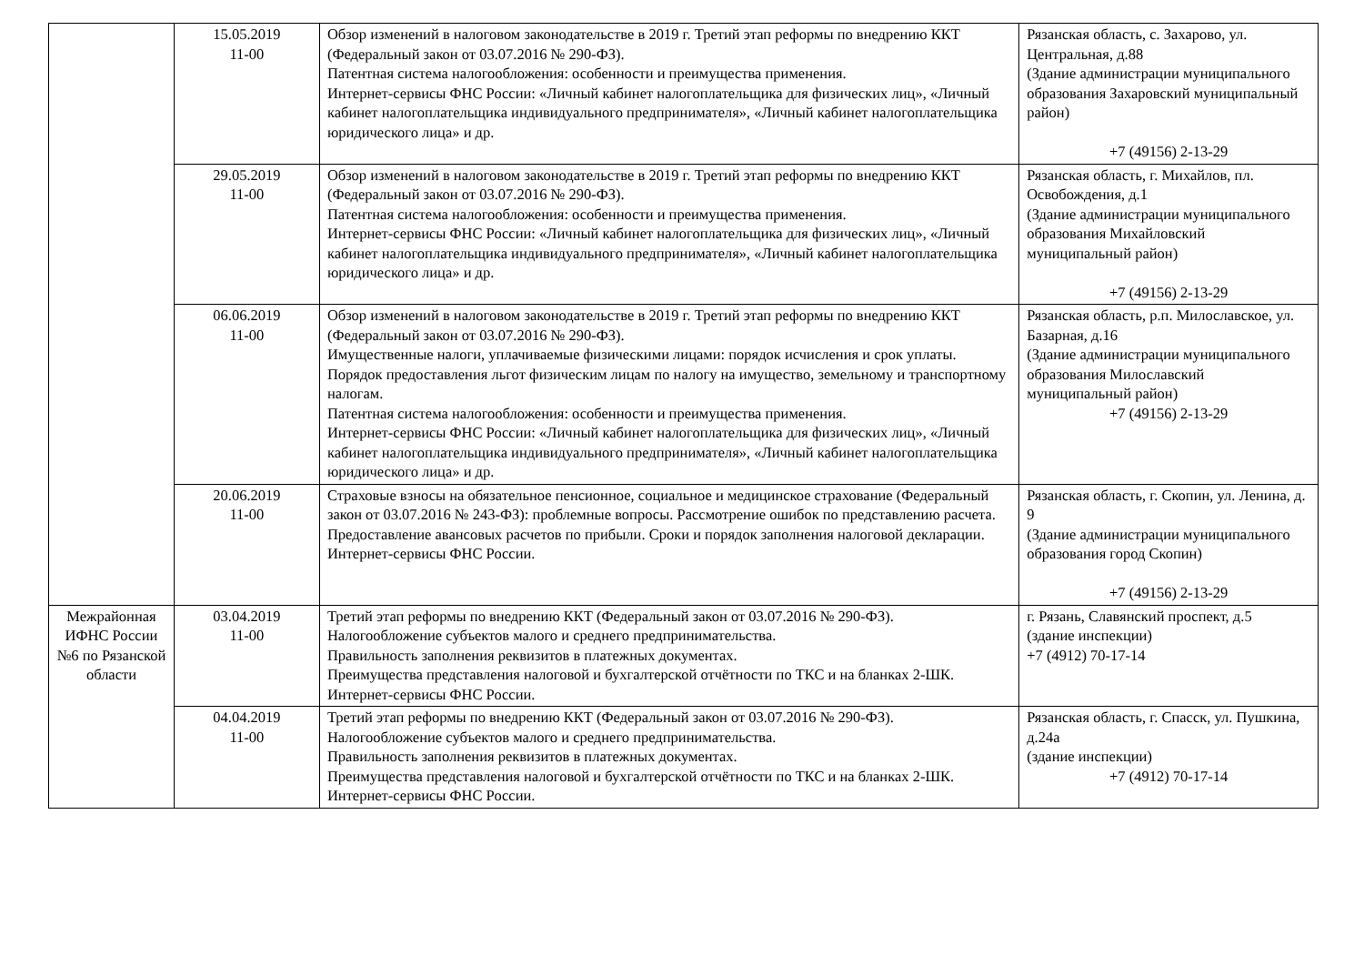| | 15.05.2019 11-00 | Обзор изменений в налоговом законодательстве в 2019 г. Третий этап реформы по внедрению ККТ (Федеральный закон от 03.07.2016 № 290-ФЗ). Патентная система налогообложения: особенности и преимущества применения. Интернет-сервисы ФНС России: «Личный кабинет налогоплательщика для физических лиц», «Личный кабинет налогоплательщика индивидуального предпринимателя», «Личный кабинет налогоплательщика юридического лица» и др. | Рязанская область, с. Захарово, ул. Центральная, д.88 (Здание администрации муниципального образования Захаровский муниципальный район) +7 (49156) 2-13-29 |
| | 29.05.2019 11-00 | Обзор изменений в налоговом законодательстве в 2019 г. Третий этап реформы по внедрению ККТ (Федеральный закон от 03.07.2016 № 290-ФЗ). Патентная система налогообложения: особенности и преимущества применения. Интернет-сервисы ФНС России: «Личный кабинет налогоплательщика для физических лиц», «Личный кабинет налогоплательщика индивидуального предпринимателя», «Личный кабинет налогоплательщика юридического лица» и др. | Рязанская область, г. Михайлов, пл. Освобождения, д.1 (Здание администрации муниципального образования Михайловский муниципальный район) +7 (49156) 2-13-29 |
| | 06.06.2019 11-00 | Обзор изменений в налоговом законодательстве в 2019 г. Третий этап реформы по внедрению ККТ (Федеральный закон от 03.07.2016 № 290-ФЗ). Имущественные налоги, уплачиваемые физическими лицами: порядок исчисления и срок уплаты. Порядок предоставления льгот физическим лицам по налогу на имущество, земельному и транспортному налогам. Патентная система налогообложения: особенности и преимущества применения. Интернет-сервисы ФНС России: «Личный кабинет налогоплательщика для физических лиц», «Личный кабинет налогоплательщика индивидуального предпринимателя», «Личный кабинет налогоплательщика юридического лица» и др. | Рязанская область, р.п. Милославское, ул. Базарная, д.16 (Здание администрации муниципального образования Милославский муниципальный район) +7 (49156) 2-13-29 |
| | 20.06.2019 11-00 | Страховые взносы на обязательное пенсионное, социальное и медицинское страхование (Федеральный закон от 03.07.2016 № 243-ФЗ): проблемные вопросы. Рассмотрение ошибок по представлению расчета. Предоставление авансовых расчетов по прибыли. Сроки и порядок заполнения налоговой декларации. Интернет-сервисы ФНС России. | Рязанская область, г. Скопин, ул. Ленина, д. 9 (Здание администрации муниципального образования город Скопин) +7 (49156) 2-13-29 |
| Межрайонная ИФНС России №6 по Рязанской области | 03.04.2019 11-00 | Третий этап реформы по внедрению ККТ (Федеральный закон от 03.07.2016 № 290-ФЗ). Налогообложение субъектов малого и среднего предпринимательства. Правильность заполнения реквизитов в платежных документах. Преимущества представления налоговой и бухгалтерской отчётности по ТКС и на бланках 2-ШК. Интернет-сервисы ФНС России. | г. Рязань, Славянский проспект, д.5 (здание инспекции) +7 (4912) 70-17-14 |
| | 04.04.2019 11-00 | Третий этап реформы по внедрению ККТ (Федеральный закон от 03.07.2016 № 290-ФЗ). Налогообложение субъектов малого и среднего предпринимательства. Правильность заполнения реквизитов в платежных документах. Преимущества представления налоговой и бухгалтерской отчётности по ТКС и на бланках 2-ШК. Интернет-сервисы ФНС России. | Рязанская область, г. Спасск, ул. Пушкина, д.24а (здание инспекции) +7 (4912) 70-17-14 |